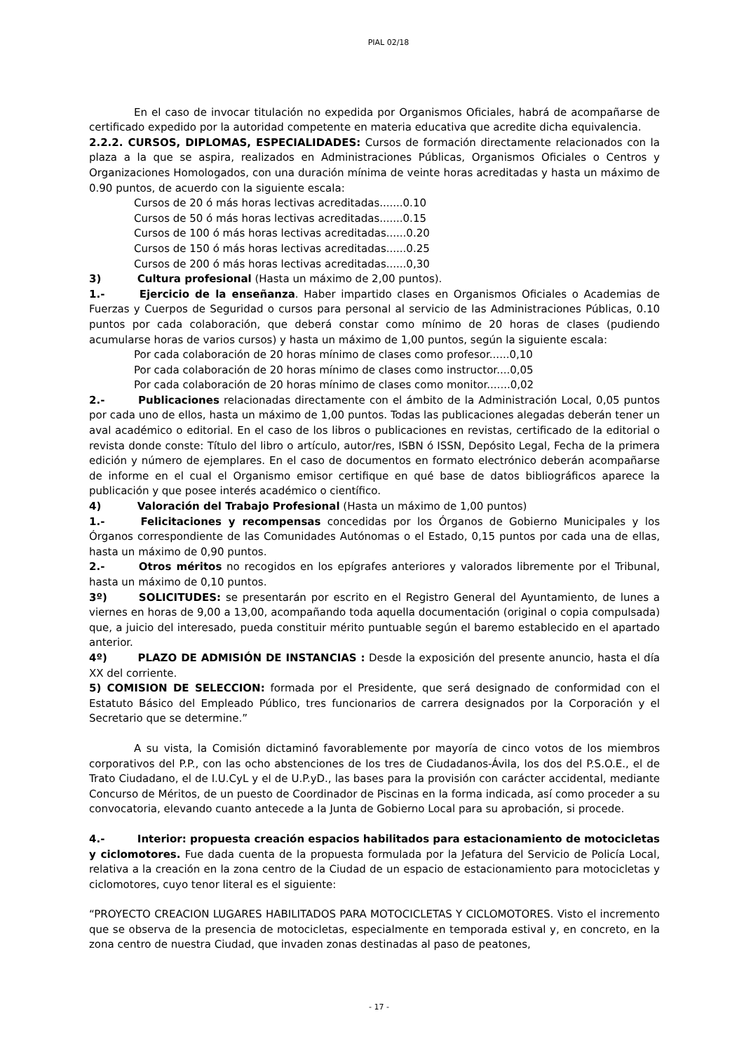PIAL 02/18
En el caso de invocar titulación no expedida por Organismos Oficiales, habrá de acompañarse de certificado expedido por la autoridad competente en materia educativa que acredite dicha equivalencia.
2.2.2. CURSOS, DIPLOMAS, ESPECIALIDADES: Cursos de formación directamente relacionados con la plaza a la que se aspira, realizados en Administraciones Públicas, Organismos Oficiales o Centros y Organizaciones Homologados, con una duración mínima de veinte horas acreditadas y hasta un máximo de 0.90 puntos, de acuerdo con la siguiente escala:
Cursos de 20 ó más horas lectivas acreditadas.......0.10
Cursos de 50 ó más horas lectivas acreditadas.......0.15
Cursos de 100 ó más horas lectivas acreditadas......0.20
Cursos de 150 ó más horas lectivas acreditadas......0.25
Cursos de 200 ó más horas lectivas acreditadas......0,30
3) Cultura profesional (Hasta un máximo de 2,00 puntos).
1.- Ejercicio de la enseñanza. Haber impartido clases en Organismos Oficiales o Academias de Fuerzas y Cuerpos de Seguridad o cursos para personal al servicio de las Administraciones Públicas, 0.10 puntos por cada colaboración, que deberá constar como mínimo de 20 horas de clases (pudiendo acumularse horas de varios cursos) y hasta un máximo de 1,00 puntos, según la siguiente escala:
Por cada colaboración de 20 horas mínimo de clases como profesor......0,10
Por cada colaboración de 20 horas mínimo de clases como instructor....0,05
Por cada colaboración de 20 horas mínimo de clases como monitor.......0,02
2.- Publicaciones relacionadas directamente con el ámbito de la Administración Local, 0,05 puntos por cada uno de ellos, hasta un máximo de 1,00 puntos. Todas las publicaciones alegadas deberán tener un aval académico o editorial. En el caso de los libros o publicaciones en revistas, certificado de la editorial o revista donde conste: Título del libro o artículo, autor/res, ISBN ó ISSN, Depósito Legal, Fecha de la primera edición y número de ejemplares. En el caso de documentos en formato electrónico deberán acompañarse de informe en el cual el Organismo emisor certifique en qué base de datos bibliográficos aparece la publicación y que posee interés académico o científico.
4) Valoración del Trabajo Profesional (Hasta un máximo de 1,00 puntos)
1.- Felicitaciones y recompensas concedidas por los Órganos de Gobierno Municipales y los Órganos correspondiente de las Comunidades Autónomas o el Estado, 0,15 puntos por cada una de ellas, hasta un máximo de 0,90 puntos.
2.- Otros méritos no recogidos en los epígrafes anteriores y valorados libremente por el Tribunal, hasta un máximo de 0,10 puntos.
3º) SOLICITUDES: se presentarán por escrito en el Registro General del Ayuntamiento, de lunes a viernes en horas de 9,00 a 13,00, acompañando toda aquella documentación (original o copia compulsada) que, a juicio del interesado, pueda constituir mérito puntuable según el baremo establecido en el apartado anterior.
4º) PLAZO DE ADMISIÓN DE INSTANCIAS : Desde la exposición del presente anuncio, hasta el día XX del corriente.
5) COMISION DE SELECCION: formada por el Presidente, que será designado de conformidad con el Estatuto Básico del Empleado Público, tres funcionarios de carrera designados por la Corporación y el Secretario que se determine.”
A su vista, la Comisión dictaminó favorablemente por mayoría de cinco votos de los miembros corporativos del P.P., con las ocho abstenciones de los tres de Ciudadanos-Ávila, los dos del P.S.O.E., el de Trato Ciudadano, el de I.U.CyL y el de U.P.yD., las bases para la provisión con carácter accidental, mediante Concurso de Méritos, de un puesto de Coordinador de Piscinas en la forma indicada, así como proceder a su convocatoria, elevando cuanto antecede a la Junta de Gobierno Local para su aprobación, si procede.
4.- Interior: propuesta creación espacios habilitados para estacionamiento de motocicletas y ciclomotores. Fue dada cuenta de la propuesta formulada por la Jefatura del Servicio de Policía Local, relativa a la creación en la zona centro de la Ciudad de un espacio de estacionamiento para motocicletas y ciclomotores, cuyo tenor literal es el siguiente:
“PROYECTO CREACION LUGARES HABILITADOS PARA MOTOCICLETAS Y CICLOMOTORES. Visto el incremento que se observa de la presencia de motocicletas, especialmente en temporada estival y, en concreto, en la zona centro de nuestra Ciudad, que invaden zonas destinadas al paso de peatones,
- 17 -